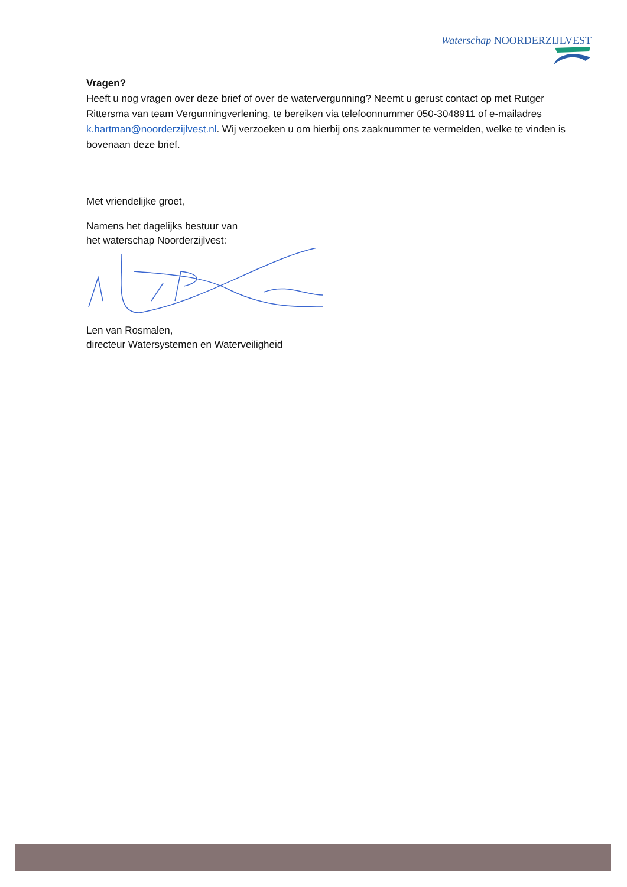Waterschap NOORDERZIJLVEST
Vragen?
Heeft u nog vragen over deze brief of over de watervergunning? Neemt u gerust contact op met Rutger Rittersma van team Vergunningverlening, te bereiken via telefoonnummer 050-3048911 of e-mailadres k.hartman@noorderzijlvest.nl. Wij verzoeken u om hierbij ons zaaknummer te vermelden, welke te vinden is bovenaan deze brief.
Met vriendelijke groet,
Namens het dagelijks bestuur van
het waterschap Noorderzijlvest:
Len van Rosmalen,
directeur Watersystemen en Waterveiligheid